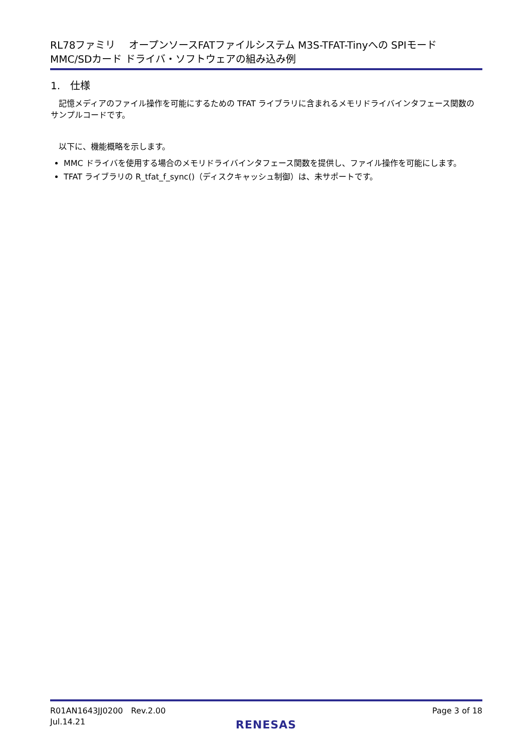RL78ファミリ　 オープンソースFATファイルシステム M3S-TFAT-Tinyへの SPIモード
MMC/SDカード ドライバ・ソフトウェアの組み込み例
1.　仕様
　記憶メディアのファイル操作を可能にするための TFAT ライブラリに含まれるメモリドライバインタフェース関数のサンプルコードです。
　以下に、機能概略を示します。
MMC ドライバを使用する場合のメモリドライバインタフェース関数を提供し、ファイル操作を可能にします。
TFAT ライブラリの R_tfat_f_sync()（ディスクキャッシュ制御）は、未サポートです。
R01AN1643JJ0200　Rev.2.00
Jul.14.21
Page 3 of 18
RENESAS